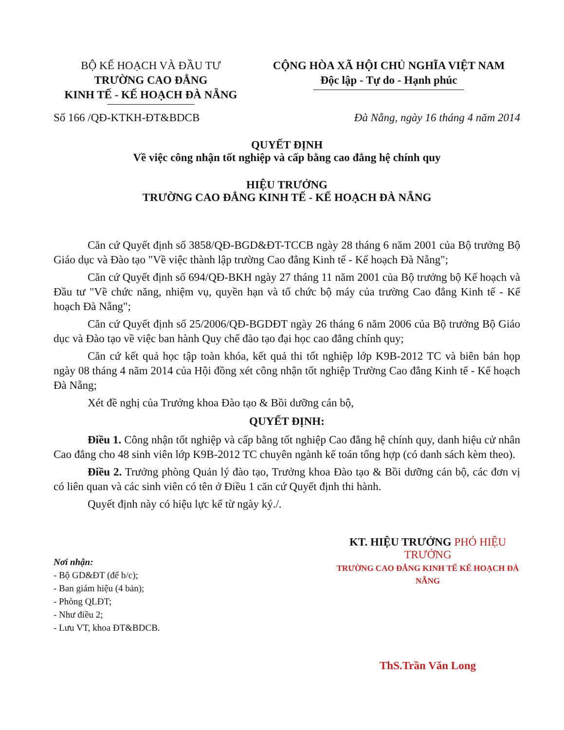BỘ KẾ HOẠCH VÀ ĐẦU TƯ
TRƯỜNG CAO ĐẲNG
KINH TẾ - KẾ HOẠCH ĐÀ NẴNG
CỘNG HÒA XÃ HỘI CHỦ NGHĨA VIỆT NAM
Độc lập - Tự do - Hạnh phúc
Số 166 /QĐ-KTKH-ĐT&BDCB Đà Nẵng, ngày 16 tháng 4 năm 2014
QUYẾT ĐỊNH
Về việc công nhận tốt nghiệp và cấp bằng cao đẳng hệ chính quy
HIỆU TRƯỞNG
TRƯỜNG CAO ĐẲNG KINH TẾ - KẾ HOẠCH ĐÀ NẴNG
Căn cứ Quyết định số 3858/QĐ-BGD&ĐT-TCCB ngày 28 tháng 6 năm 2001 của Bộ trưởng Bộ Giáo dục và Đào tạo "Về việc thành lập trường Cao đẳng Kinh tế - Kế hoạch Đà Nẵng";
Căn cứ Quyết định số 694/QĐ-BKH ngày 27 tháng 11 năm 2001 của Bộ trưởng bộ Kế hoạch và Đầu tư "Về chức năng, nhiệm vụ, quyền hạn và tổ chức bộ máy của trường Cao đẳng Kinh tế - Kế hoạch Đà Nẵng";
Căn cứ Quyết định số 25/2006/QĐ-BGDĐT ngày 26 tháng 6 năm 2006 của Bộ trưởng Bộ Giáo dục và Đào tạo về việc ban hành Quy chế đào tạo đại học cao đẳng chính quy;
Căn cứ kết quả học tập toàn khóa, kết quả thi tốt nghiệp lớp K9B-2012 TC và biên bản họp ngày 08 tháng 4 năm 2014 của Hội đồng xét công nhận tốt nghiệp Trường Cao đẳng Kinh tế - Kế hoạch Đà Nẵng;
Xét đề nghị của Trưởng khoa Đào tạo & Bồi dưỡng cán bộ,
QUYẾT ĐỊNH:
Điều 1. Công nhận tốt nghiệp và cấp bằng tốt nghiệp Cao đẳng hệ chính quy, danh hiệu cử nhân Cao đẳng cho 48 sinh viên lớp K9B-2012 TC chuyên ngành kế toán tổng hợp (có danh sách kèm theo).
Điều 2. Trưởng phòng Quản lý đào tạo, Trưởng khoa Đào tạo & Bồi dưỡng cán bộ, các đơn vị có liên quan và các sinh viên có tên ở Điều 1 căn cứ Quyết định thi hành.
Quyết định này có hiệu lực kể từ ngày ký./.
Nơi nhận:
- Bộ GD&ĐT (để b/c);
- Ban giám hiệu (4 bản);
- Phòng QLĐT;
- Như điều 2;
- Lưu VT, khoa ĐT&BDCB.
KT. HIỆU TRƯỞNG PHÓ HIỆU TRƯỞNG
TRƯỜNG CAO ĐẲNG KINH TẾ KẾ HOẠCH ĐÀ NẴNG
ThS.Trần Văn Long